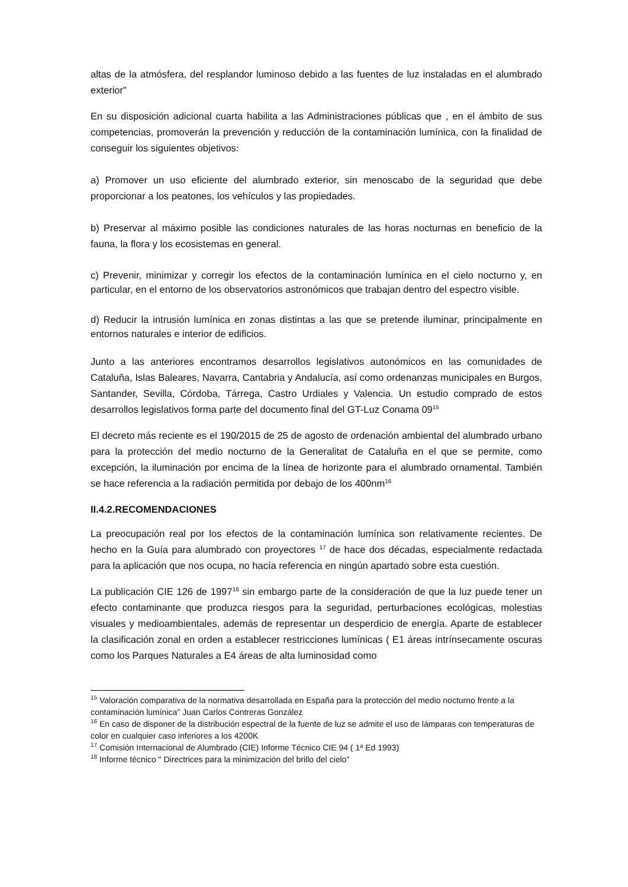altas de la atmósfera, del resplandor luminoso debido a las fuentes de luz instaladas en el alumbrado exterior"
En su disposición adicional cuarta habilita a las Administraciones públicas que , en el ámbito de sus competencias, promoverán la prevención y reducción de la contaminación lumínica, con la finalidad de conseguir los siguientes objetivos:
a) Promover un uso eficiente del alumbrado exterior, sin menoscabo de la seguridad que debe proporcionar a los peatones, los vehículos y las propiedades.
b) Preservar al máximo posible las condiciones naturales de las horas nocturnas en beneficio de la fauna, la flora y los ecosistemas en general.
c) Prevenir, minimizar y corregir los efectos de la contaminación lumínica en el cielo nocturno y, en particular, en el entorno de los observatorios astronómicos que trabajan dentro del espectro visible.
d) Reducir la intrusión lumínica en zonas distintas a las que se pretende iluminar, principalmente en entornos naturales e interior de edificios.
Junto a las anteriores encontramos desarrollos legislativos autonómicos en las comunidades de Cataluña, Islas Baleares, Navarra, Cantabria y Andalucía, así como ordenanzas municipales en Burgos, Santander, Sevilla, Córdoba, Tárrega, Castro Urdiales y Valencia. Un estudio comprado de estos desarrollos legislativos forma parte del documento final del GT-Luz Conama 09<sup>15</sup>
El decreto más reciente es el 190/2015 de 25 de agosto de ordenación ambiental del alumbrado urbano para la protección del medio nocturno de la Generalitat de Cataluña en el que se permite, como excepción, la iluminación por encima de la línea de horizonte para el alumbrado ornamental. También se hace referencia a la radiación permitida por debajo de los 400nm<sup>16</sup>
II.4.2.RECOMENDACIONES
La preocupación real por los efectos de la contaminación lumínica son relativamente recientes. De hecho en la Guía para alumbrado con proyectores <sup>17</sup> de hace dos décadas, especialmente redactada para la aplicación que nos ocupa, no hacía referencia en ningún apartado sobre esta cuestión.
La publicación CIE 126 de 1997<sup>18</sup> sin embargo parte de la consideración de que la luz puede tener un efecto contaminante que produzca riesgos para la seguridad, perturbaciones ecológicas, molestias visuales y medioambientales, además de representar un desperdicio de energía. Aparte de establecer la clasificación zonal en orden a establecer restricciones lumínicas ( E1 áreas intrínsecamente oscuras como los Parques Naturales a E4 áreas de alta luminosidad como
<sup>15</sup> Valoración comparativa de la normativa desarrollada en España para la protección del medio nocturno frente a la contaminación lumínica" Juan Carlos Contreras González
<sup>16</sup> En caso de disponer de la distribución espectral de la fuente de luz se admite el uso de lámparas con temperaturas de color en cualquier caso inferiores a los 4200K
<sup>17</sup> Comisión Internacional de Alumbrado (CIE) Informe Técnico CIE 94 ( 1ª Ed 1993)
<sup>18</sup> Informe técnico " Directrices para la minimización del brillo del cielo"